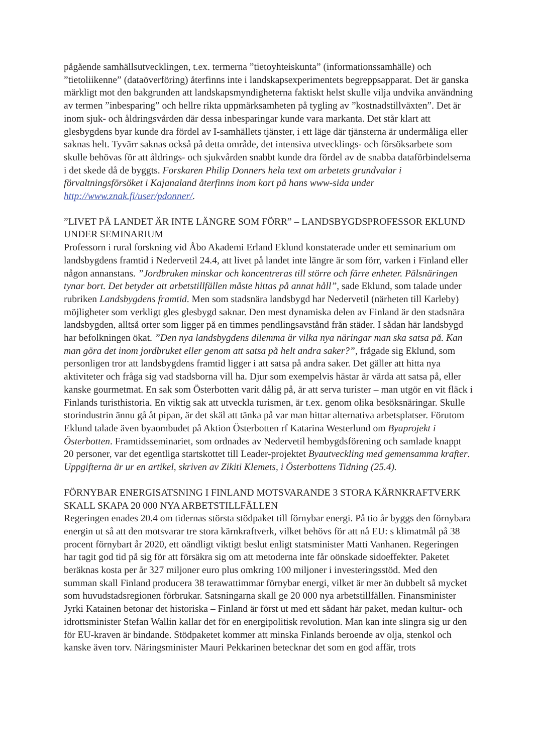pågående samhällsutvecklingen, t.ex. termerna ”tietoyhteiskunta” (informationssamhälle) och ”tietoliikenne” (dataöverföring) återfinns inte i landskapsexperimentets begreppsapparat. Det är ganska märkligt mot den bakgrunden att landskapsmyndigheterna faktiskt helst skulle vilja undvika användning av termen ”inbesparing” och hellre rikta uppmärksamheten på tygling av ”kostnadstillväxten”. Det är inom sjuk- och åldringsvården där dessa inbesparingar kunde vara markanta. Det står klart att glesbygdens byar kunde dra fördel av I-samhällets tjänster, i ett läge där tjänsterna är undermåliga eller saknas helt. Tyvärr saknas också på detta område, det intensiva utvecklings- och försöksarbete som skulle behövas för att åldrings- och sjukvården snabbt kunde dra fördel av de snabba dataförbindelserna i det skede då de byggts. Forskaren Philip Donners hela text om arbetets grundvalar i förvaltningsförsöket i Kajanaland återfinns inom kort på hans www-sida under http://www.znak.fi/user/pdonner/.
”LIVET PÅ LANDET ÄR INTE LÄNGRE SOM FÖRR” – LANDSBYGDSPROFESSOR EKLUND UNDER SEMINARIUM
Professorn i rural forskning vid Åbo Akademi Erland Eklund konstaterade under ett seminarium om landsbygdens framtid i Nedervetil 24.4, att livet på landet inte längre är som förr, varken i Finland eller någon annanstans. ”Jordbruken minskar och koncentreras till större och färre enheter. Pälsnäringen tynar bort. Det betyder att arbetstillfällen måste hittas på annat håll”, sade Eklund, som talade under rubriken Landsbygdens framtid. Men som stadsnära landsbygd har Nedervetil (närheten till Karleby) möjligheter som verkligt gles glesbygd saknar. Den mest dynamiska delen av Finland är den stadsnära landsbygden, alltså orter som ligger på en timmes pendlingsavstånd från städer. I sådan här landsbygd har befolkningen ökat. ”Den nya landsbygdens dilemma är vilka nya näringar man ska satsa på. Kan man göra det inom jordbruket eller genom att satsa på helt andra saker?”, frågade sig Eklund, som personligen tror att landsbygdens framtid ligger i att satsa på andra saker. Det gäller att hitta nya aktiviteter och fråga sig vad stadsborna vill ha. Djur som exempelvis hästar är värda att satsa på, eller kanske gourmetmat. En sak som Österbotten varit dålig på, är att serva turister – man utgör en vit fläck i Finlands turisthistoria. En viktig sak att utveckla turismen, är t.ex. genom olika besöksnäringar. Skulle storindustrin ännu gå åt pipan, är det skäl att tänka på var man hittar alternativa arbetsplatser. Förutom Eklund talade även byaombudet på Aktion Österbotten rf Katarina Westerlund om Byaprojekt i Österbotten. Framtidsseminariet, som ordnades av Nedervetil hembygdsförening och samlade knappt 20 personer, var det egentliga startskottet till Leader-projektet Byautveckling med gemensamma krafter. Uppgifterna är ur en artikel, skriven av Zikiti Klemets, i Österbottens Tidning (25.4).
FÖRNYBAR ENERGISATSNING I FINLAND MOTSVARANDE 3 STORA KÄRNKRAFTVERK SKALL SKAPA 20 000 NYA ARBETSTILLFÄLLEN
Regeringen enades 20.4 om tidernas största stödpaket till förnybar energi. På tio år byggs den förnybara energin ut så att den motsvarar tre stora kärnkraftverk, vilket behövs för att nå EU: s klimatmål på 38 procent förnybart år 2020, ett oändligt viktigt beslut enligt statsminister Matti Vanhanen. Regeringen har tagit god tid på sig för att försäkra sig om att metoderna inte får oönskade sidoeffekter. Paketet beräknas kosta per år 327 miljoner euro plus omkring 100 miljoner i investeringsstöd. Med den summan skall Finland producera 38 terawattimmar förnybar energi, vilket är mer än dubbelt så mycket som huvudstadsregionen förbrukar. Satsningarna skall ge 20 000 nya arbetstillfällen. Finansminister Jyrki Katainen betonar det historiska – Finland är först ut med ett sådant här paket, medan kultur- och idrottsminister Stefan Wallin kallar det för en energipolitisk revolution. Man kan inte slingra sig ur den för EU-kraven är bindande. Stödpaketet kommer att minska Finlands beroende av olja, stenkol och kanske även torv. Näringsminister Mauri Pekkarinen betecknar det som en god affär, trots